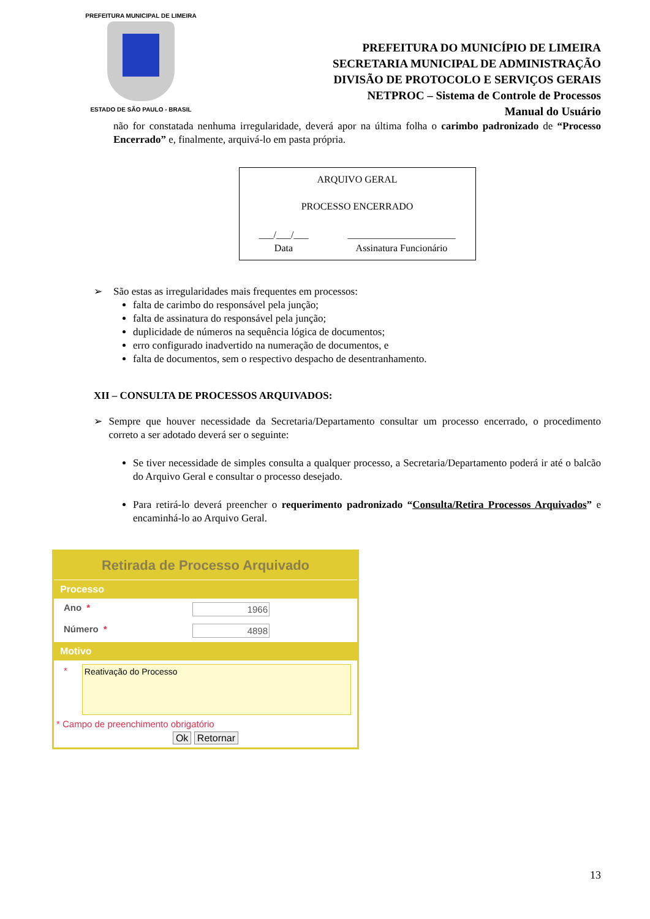PREFEITURA MUNICIPAL DE LIMEIRA
ESTADO DE SÃO PAULO - BRASIL
PREFEITURA DO MUNICÍPIO DE LIMEIRA
SECRETARIA MUNICIPAL DE ADMINISTRAÇÃO
DIVISÃO DE PROTOCOLO E SERVIÇOS GERAIS
NETPROC – Sistema de Controle de Processos
Manual do Usuário
não for constatada nenhuma irregularidade, deverá apor na última folha o carimbo padronizado de “Processo Encerrado” e, finalmente, arquivá-lo em pasta própria.
ARQUIVO GERAL
PROCESSO ENCERRADO
___/___/___
Data
______________________
Assinatura Funcionário
➢ São estas as irregularidades mais frequentes em processos:
falta de carimbo do responsável pela junção;
falta de assinatura do responsável pela junção;
duplicidade de números na sequência lógica de documentos;
erro configurado inadvertido na numeração de documentos, e
falta de documentos, sem o respectivo despacho de desentranhamento.
XII – CONSULTA DE PROCESSOS ARQUIVADOS:
➢ Sempre que houver necessidade da Secretaria/Departamento consultar um processo encerrado, o procedimento correto a ser adotado deverá ser o seguinte:
Se tiver necessidade de simples consulta a qualquer processo, a Secretaria/Departamento poderá ir até o balcão do Arquivo Geral e consultar o processo desejado.
Para retirá-lo deverá preencher o requerimento padronizado “Consulta/Retira Processos Arquivados” e encaminhá-lo ao Arquivo Geral.
Retirada de Processo Arquivado
Processo
Ano * 1966
Número * 4898
Motivo
*
Reativação do Processo
* Campo de preenchimento obrigatório
Ok Retornar
13